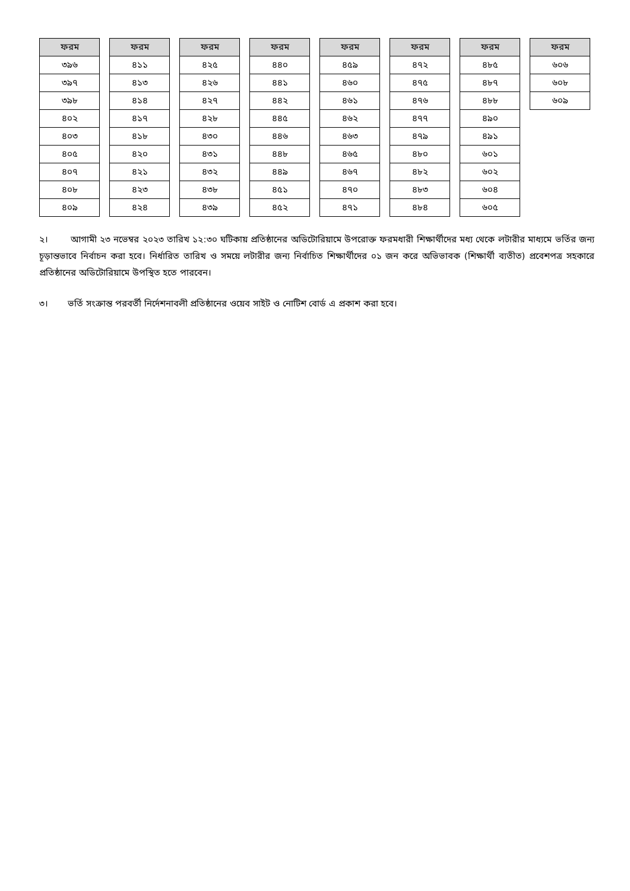| ফরম |
| --- |
| ৩৯৬ |
| ৩৯৭ |
| ৩৯৮ |
| ৪০২ |
| ৪০৩ |
| ৪০৫ |
| ৪০৭ |
| ৪০৮ |
| ৪০৯ |
| ফরম |
| --- |
| ৪১১ |
| ৪১৩ |
| ৪১৪ |
| ৪১৭ |
| ৪১৮ |
| ৪২০ |
| ৪২১ |
| ৪২৩ |
| ৪২৪ |
| ফরম |
| --- |
| ৪২৫ |
| ৪২৬ |
| ৪২৭ |
| ৪২৮ |
| ৪৩০ |
| ৪৩১ |
| ৪৩২ |
| ৪৩৮ |
| ৪৩৯ |
| ফরম |
| --- |
| ৪৪০ |
| ৪৪১ |
| ৪৪২ |
| ৪৪৫ |
| ৪৪৬ |
| ৪৪৮ |
| ৪৪৯ |
| ৪৫১ |
| ৪৫২ |
| ফরম |
| --- |
| ৪৫৯ |
| ৪৬০ |
| ৪৬১ |
| ৪৬২ |
| ৪৬৩ |
| ৪৬৫ |
| ৪৬৭ |
| ৪৭০ |
| ৪৭১ |
| ফরম |
| --- |
| ৪৭২ |
| ৪৭৫ |
| ৪৭৬ |
| ৪৭৭ |
| ৪৭৯ |
| ৪৮০ |
| ৪৮২ |
| ৪৮৩ |
| ৪৮৪ |
| ফরম |
| --- |
| ৪৮৫ |
| ৪৮৭ |
| ৪৮৮ |
| ৪৯০ |
| ৪৯১ |
| ৬০১ |
| ৬০২ |
| ৬০৪ |
| ৬০৫ |
| ফরম |
| --- |
| ৬০৬ |
| ৬০৮ |
| ৬০৯ |
২। আগামী ২৩ নভেম্বর ২০২৩ তারিখ ১২:৩০ ঘটিকায় প্রতিষ্ঠানের অডিটোরিয়ামে উপরোক্ত ফরমধারী শিক্ষার্থীদের মধ্য থেকে লটারীর মাধ্যমে ভর্তির জন্য চূড়ান্তভাবে নির্বাচন করা হবে। নির্ধারিত তারিখ ও সময়ে লটারীর জন্য নির্বাচিত শিক্ষার্থীদের ০১ জন করে অভিভাবক (শিক্ষার্থী ব্যতীত) প্রবেশপত্র সহকারে প্রতিষ্ঠানের অডিটোরিয়ামে উপস্থিত হতে পারবেন।
৩। ভর্তি সংক্রান্ত পরবর্তী নির্দেশনাবলী প্রতিষ্ঠানের ওয়েব সাইট ও নোটিশ বোর্ড এ প্রকাশ করা হবে।